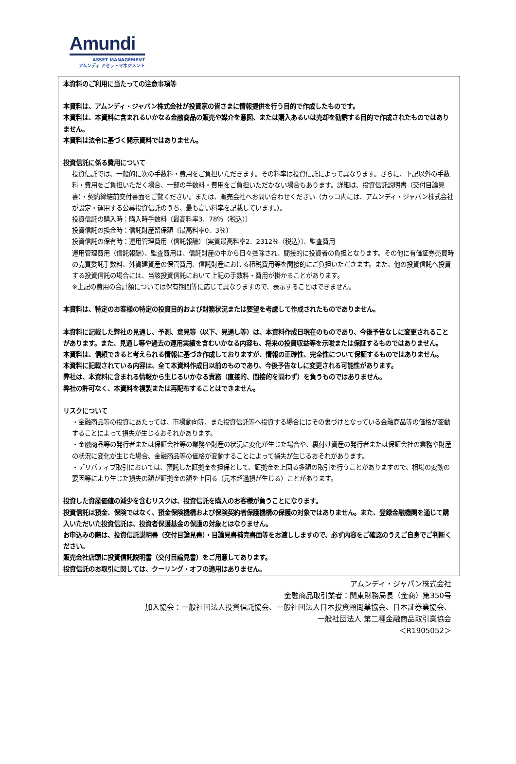Amundi
ASSET MANAGEMENT
アムンディ アセットマネジメント
本資料のご利用に当たっての注意事項等
本資料は、アムンディ・ジャパン株式会社が投資家の皆さまに情報提供を行う目的で作成したものです。
本資料は、本資料に含まれるいかなる金融商品の販売や媒介を意図、または購入あるいは売却を勧誘する目的で作成されたものではありません。
本資料は法令に基づく開示資料ではありません。
投資信託に係る費用について
投資信託では、一般的に次の手数料・費用をご負担いただきます。その料率は投資信託によって異なります。さらに、下記以外の手数料・費用をご負担いただく場合、一部の手数料・費用をご負担いただかない場合もあります。詳細は、投資信託説明書（交付目論見書）・契約締結前交付書面をご覧ください。または、販売会社へお問い合わせください（カッコ内には、アムンディ・ジャパン株式会社が設定・運用する公募投資信託のうち、最も高い料率を記載しています。）。
投資信託の購入時：購入時手数料〔最高料率3．78％（税込）〕
投資信託の換金時：信託財産留保額〔最高料率0．3％〕
投資信託の保有時：運用管理費用（信託報酬）〔実質最高料率2．2312％（税込）〕、監査費用
運用管理費用（信託報酬）、監査費用は、信託財産の中から日々控除され、間接的に投資者の負担となります。その他に有価証券売買時の売買委託手数料、外貨建資産の保管費用、信託財産における租税費用等を間接的にご負担いただきます。また、他の投資信託へ投資する投資信託の場合には、当該投資信託において上記の手数料・費用が掛かることがあります。
※上記の費用の合計額については保有期間等に応じて異なりますので、表示することはできません。
本資料は、特定のお客様の特定の投資目的および財務状況または要望を考慮して作成されたものでありません。
本資料に記載した弊社の見通し、予測、意見等（以下、見通し等）は、本資料作成日現在のものであり、今後予告なしに変更されることがあります。また、見通し等や過去の運用実績を含むいかなる内容も、将来の投資収益等を示唆または保証するものではありません。
本資料は、信頼できると考えられる情報に基づき作成しておりますが、情報の正確性、完全性について保証するものではありません。
本資料に記載されている内容は、全て本資料作成日以前のものであり、今後予告なしに変更される可能性があります。
弊社は、本資料に含まれる情報から生じるいかなる責務（直接的、間接的を問わず）を負うものではありません。
弊社の許可なく、本資料を複製または再配布することはできません。
リスクについて
・金融商品等の投資にあたっては、市場動向等、また投資信託等へ投資する場合にはその裏づけとなっている金融商品等の価格が変動することによって損失が生じるおそれがあります。
・金融商品等の発行者または保証会社等の業務や財産の状況に変化が生じた場合や、裏付け資産の発行者または保証会社の業務や財産の状況に変化が生じた場合、金融商品等の価格が変動することによって損失が生じるおそれがあります。
・デリバティブ取引においては、預託した証拠金を担保として、証拠金を上回る多額の取引を行うことがありますので、相場の変動の要因等により生じた損失の額が証拠金の額を上回る（元本超過損が生じる）ことがあります。
投資した資産価値の減少を含むリスクは、投資信託を購入のお客様が負うことになります。
投資信託は預金、保険ではなく、預金保険機構および保険契約者保護機構の保護の対象ではありません。また、登録金融機関を通じて購入いただいた投資信託は、投資者保護基金の保護の対象とはなりません。
お申込みの際は、投資信託説明書（交付目論見書）・目論見書補完書面等をお渡ししますので、必ず内容をご確認のうえご自身でご判断ください。
販売会社店頭に投資信託説明書（交付目論見書）をご用意してあります。
投資信託のお取引に関しては、クーリング・オフの適用はありません。
アムンディ・ジャパン株式会社
金融商品取引業者：関東財務局長（金商）第350号
加入協会：一般社団法人投資信託協会、一般社団法人日本投資顧問業協会、日本証券業協会、
一般社団法人 第二種金融商品取引業協会
＜R1905052＞